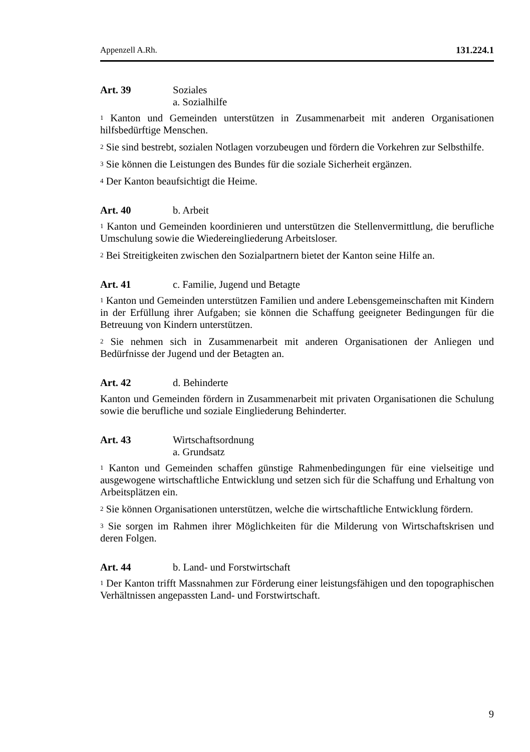Appenzell A.Rh. 131.224.1
Art. 39 Soziales
a. Sozialhilfe
<sup>1</sup> Kanton und Gemeinden unterstützen in Zusammenarbeit mit anderen Organisationen hilfsbedürftige Menschen.
<sup>2</sup> Sie sind bestrebt, sozialen Notlagen vorzubeugen und fördern die Vorkehren zur Selbsthilfe.
<sup>3</sup> Sie können die Leistungen des Bundes für die soziale Sicherheit ergänzen.
<sup>4</sup> Der Kanton beaufsichtigt die Heime.
Art. 40 b. Arbeit
<sup>1</sup> Kanton und Gemeinden koordinieren und unterstützen die Stellenvermittlung, die berufliche Umschulung sowie die Wiedereingliederung Arbeitsloser.
<sup>2</sup> Bei Streitigkeiten zwischen den Sozialpartnern bietet der Kanton seine Hilfe an.
Art. 41 c. Familie, Jugend und Betagte
<sup>1</sup> Kanton und Gemeinden unterstützen Familien und andere Lebensgemeinschaften mit Kindern in der Erfüllung ihrer Aufgaben; sie können die Schaffung geeigneter Bedingungen für die Betreuung von Kindern unterstützen.
<sup>2</sup> Sie nehmen sich in Zusammenarbeit mit anderen Organisationen der Anliegen und Bedürfnisse der Jugend und der Betagten an.
Art. 42 d. Behinderte
Kanton und Gemeinden fördern in Zusammenarbeit mit privaten Organisationen die Schulung sowie die berufliche und soziale Eingliederung Behinderter.
Art. 43 Wirtschaftsordnung
a. Grundsatz
<sup>1</sup> Kanton und Gemeinden schaffen günstige Rahmenbedingungen für eine vielseitige und ausgewogene wirtschaftliche Entwicklung und setzen sich für die Schaffung und Erhaltung von Arbeitsplätzen ein.
<sup>2</sup> Sie können Organisationen unterstützen, welche die wirtschaftliche Entwicklung fördern.
<sup>3</sup> Sie sorgen im Rahmen ihrer Möglichkeiten für die Milderung von Wirtschaftskrisen und deren Folgen.
Art. 44 b. Land- und Forstwirtschaft
<sup>1</sup> Der Kanton trifft Massnahmen zur Förderung einer leistungsfähigen und den topographischen Verhältnissen angepassten Land- und Forstwirtschaft.
9